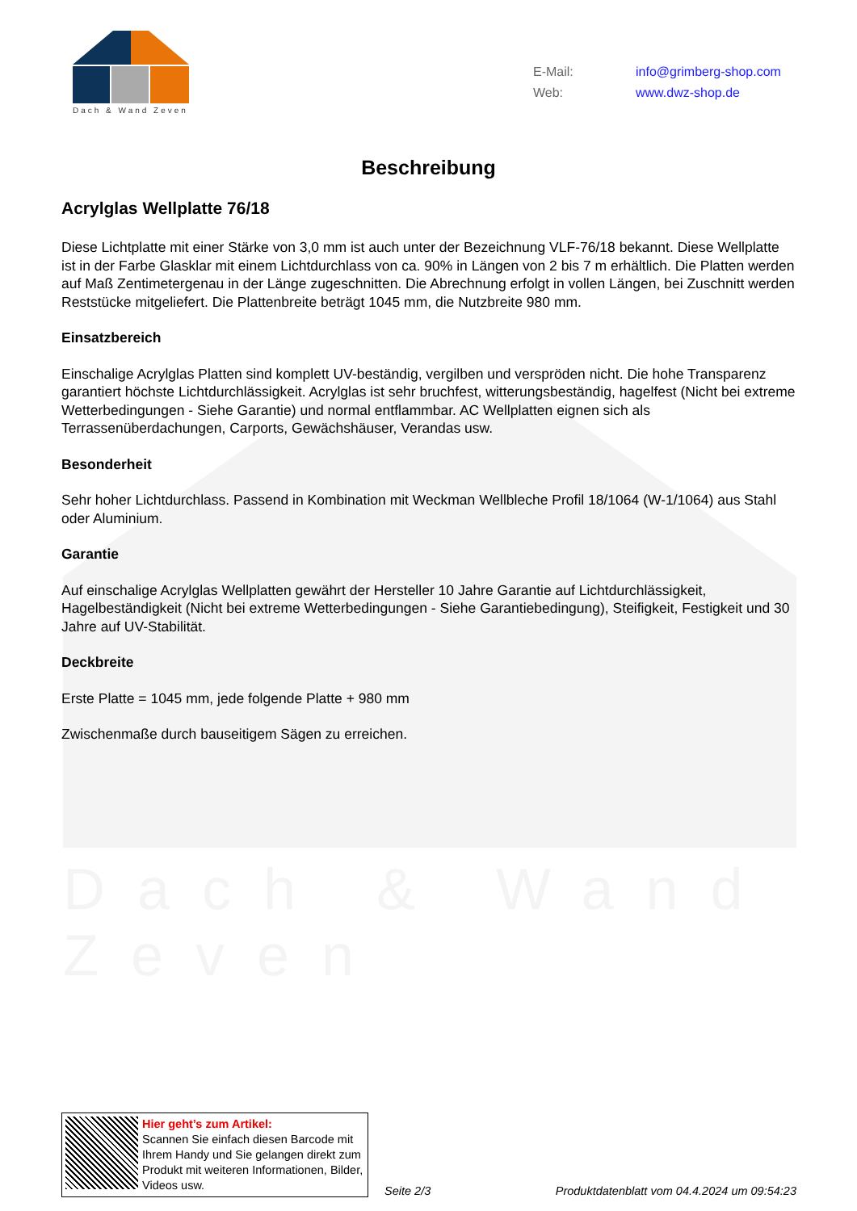Dach & Wand Zeven
Dach & Wand Zeven
E-Mail: info@grimberg-shop.com
Web: www.dwz-shop.de
Beschreibung
Acrylglas Wellplatte 76/18
Diese Lichtplatte mit einer Stärke von 3,0 mm ist auch unter der Bezeichnung VLF-76/18 bekannt. Diese Wellplatte ist in der Farbe Glasklar mit einem Lichtdurchlass von ca. 90% in Längen von 2 bis 7 m erhältlich. Die Platten werden auf Maß Zentimetergenau in der Länge zugeschnitten. Die Abrechnung erfolgt in vollen Längen, bei Zuschnitt werden Reststücke mitgeliefert. Die Plattenbreite beträgt 1045 mm, die Nutzbreite 980 mm.
Einsatzbereich
Einschalige Acrylglas Platten sind komplett UV-beständig, vergilben und verspröden nicht. Die hohe Transparenz garantiert höchste Lichtdurchlässigkeit. Acrylglas ist sehr bruchfest, witterungsbeständig, hagelfest (Nicht bei extreme Wetterbedingungen - Siehe Garantie) und normal entflammbar. AC Wellplatten eignen sich als Terrassenüberdachungen, Carports, Gewächshäuser, Verandas usw.
Besonderheit
Sehr hoher Lichtdurchlass. Passend in Kombination mit Weckman Wellbleche Profil 18/1064 (W-1/1064) aus Stahl oder Aluminium.
Garantie
Auf einschalige Acrylglas Wellplatten gewährt der Hersteller 10 Jahre Garantie auf Lichtdurchlässigkeit, Hagelbeständigkeit (Nicht bei extreme Wetterbedingungen - Siehe Garantiebedingung), Steifigkeit, Festigkeit und 30 Jahre auf UV-Stabilität.
Deckbreite
Erste Platte = 1045 mm, jede folgende Platte + 980 mm
Zwischenmaße durch bauseitigem Sägen zu erreichen.
Hier geht’s zum Artikel:
Scannen Sie einfach diesen Barcode mit Ihrem Handy und Sie gelangen direkt zum Produkt mit weiteren Informationen, Bilder, Videos usw.
Seite 2/3
Produktdatenblatt vom 04.4.2024 um 09:54:23